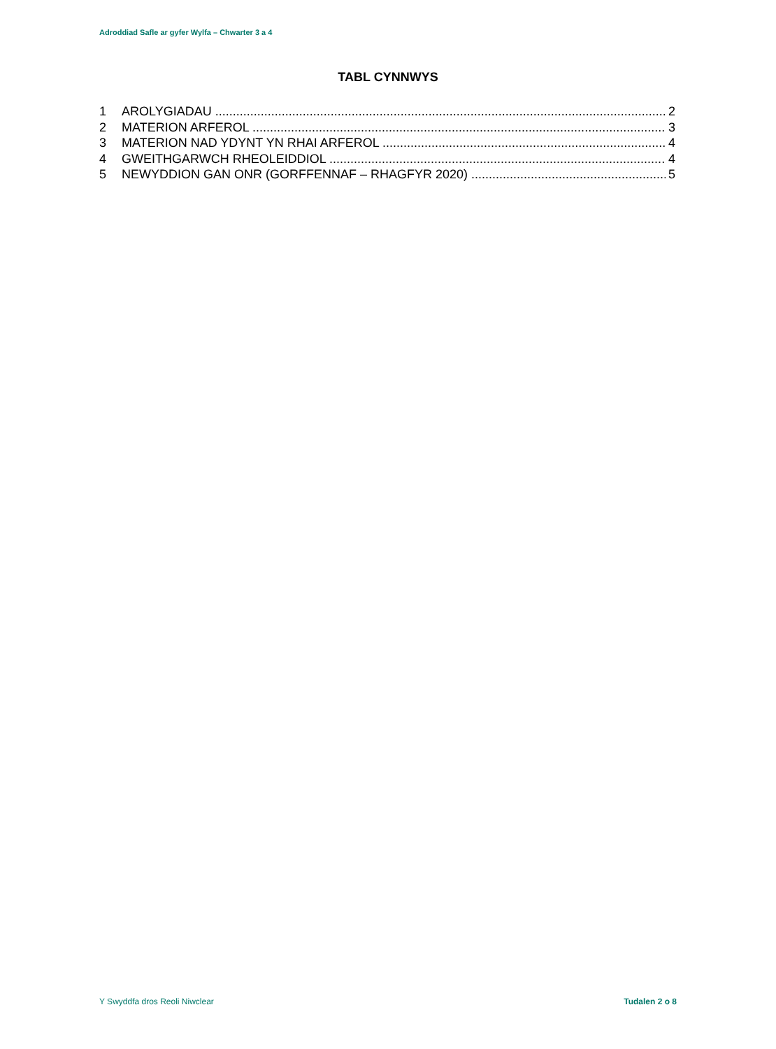Adroddiad Safle ar gyfer Wylfa – Chwarter 3 a 4
TABL CYNNWYS
1 AROLYGIADAU 2
2 MATERION ARFEROL 3
3 MATERION NAD YDYNT YN RHAI ARFEROL 4
4 GWEITHGARWCH RHEOLEIDDIOL 4
5 NEWYDDION GAN ONR (GORFFENNAF – RHAGFYR 2020) 5
Y Swyddfa dros Reoli Niwclear Tudalen 2 o 8